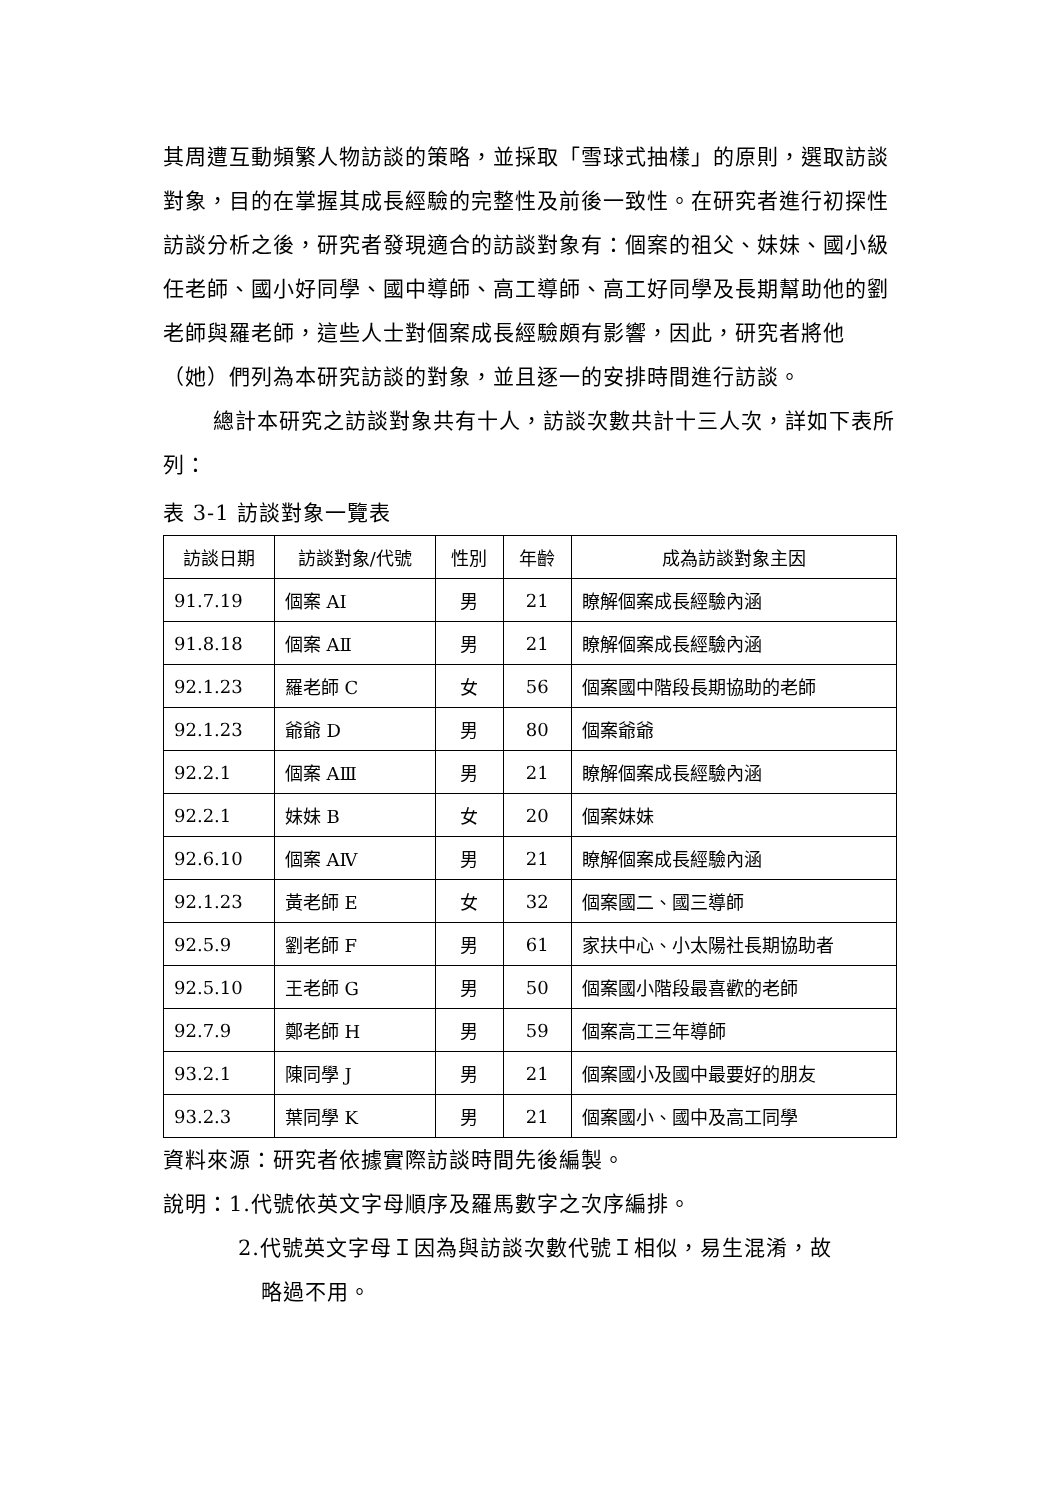其周遭互動頻繁人物訪談的策略，並採取「雪球式抽樣」的原則，選取訪談對象，目的在掌握其成長經驗的完整性及前後一致性。在研究者進行初探性訪談分析之後，研究者發現適合的訪談對象有：個案的祖父、妹妹、國小級任老師、國小好同學、國中導師、高工導師、高工好同學及長期幫助他的劉老師與羅老師，這些人士對個案成長經驗頗有影響，因此，研究者將他（她）們列為本研究訪談的對象，並且逐一的安排時間進行訪談。
總計本研究之訪談對象共有十人，訪談次數共計十三人次，詳如下表所列：
表 3-1 訪談對象一覽表
| 訪談日期 | 訪談對象/代號 | 性別 | 年齡 | 成為訪談對象主因 |
| --- | --- | --- | --- | --- |
| 91.7.19 | 個案 AⅠ | 男 | 21 | 瞭解個案成長經驗內涵 |
| 91.8.18 | 個案 AⅡ | 男 | 21 | 瞭解個案成長經驗內涵 |
| 92.1.23 | 羅老師 C | 女 | 56 | 個案國中階段長期協助的老師 |
| 92.1.23 | 爺爺 D | 男 | 80 | 個案爺爺 |
| 92.2.1 | 個案 AⅢ | 男 | 21 | 瞭解個案成長經驗內涵 |
| 92.2.1 | 妹妹 B | 女 | 20 | 個案妹妹 |
| 92.6.10 | 個案 AⅣ | 男 | 21 | 瞭解個案成長經驗內涵 |
| 92.1.23 | 黃老師 E | 女 | 32 | 個案國二、國三導師 |
| 92.5.9 | 劉老師 F | 男 | 61 | 家扶中心、小太陽社長期協助者 |
| 92.5.10 | 王老師 G | 男 | 50 | 個案國小階段最喜歡的老師 |
| 92.7.9 | 鄭老師 H | 男 | 59 | 個案高工三年導師 |
| 93.2.1 | 陳同學 J | 男 | 21 | 個案國小及國中最要好的朋友 |
| 93.2.3 | 葉同學 K | 男 | 21 | 個案國小、國中及高工同學 |
資料來源：研究者依據實際訪談時間先後編製。
說明：1.代號依英文字母順序及羅馬數字之次序編排。
2.代號英文字母Ｉ因為與訪談次數代號Ｉ相似，易生混淆，故
略過不用。